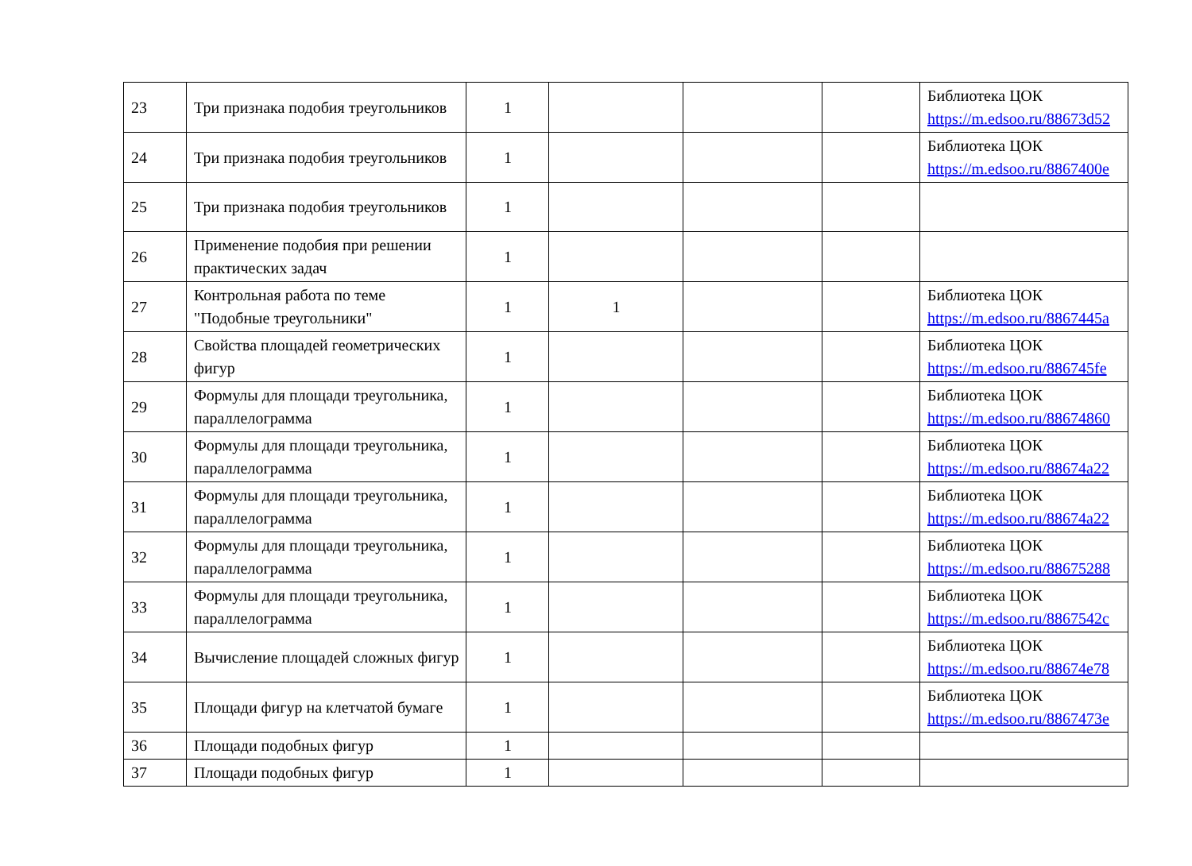| 23 | Три признака подобия треугольников | 1 | | | | Библиотека ЦОК https://m.edsoo.ru/88673d52 |
| 24 | Три признака подобия треугольников | 1 | | | | Библиотека ЦОК https://m.edsoo.ru/8867400e |
| 25 | Три признака подобия треугольников | 1 | | | | |
| 26 | Применение подобия при решении практических задач | 1 | | | | |
| 27 | Контрольная работа по теме "Подобные треугольники" | 1 | 1 | | | Библиотека ЦОК https://m.edsoo.ru/8867445a |
| 28 | Свойства площадей геометрических фигур | 1 | | | | Библиотека ЦОК https://m.edsoo.ru/886745fe |
| 29 | Формулы для площади треугольника, параллелограмма | 1 | | | | Библиотека ЦОК https://m.edsoo.ru/88674860 |
| 30 | Формулы для площади треугольника, параллелограмма | 1 | | | | Библиотека ЦОК https://m.edsoo.ru/88674a22 |
| 31 | Формулы для площади треугольника, параллелограмма | 1 | | | | Библиотека ЦОК https://m.edsoo.ru/88674a22 |
| 32 | Формулы для площади треугольника, параллелограмма | 1 | | | | Библиотека ЦОК https://m.edsoo.ru/88675288 |
| 33 | Формулы для площади треугольника, параллелограмма | 1 | | | | Библиотека ЦОК https://m.edsoo.ru/8867542c |
| 34 | Вычисление площадей сложных фигур | 1 | | | | Библиотека ЦОК https://m.edsoo.ru/88674e78 |
| 35 | Площади фигур на клетчатой бумаге | 1 | | | | Библиотека ЦОК https://m.edsoo.ru/8867473e |
| 36 | Площади подобных фигур | 1 | | | | |
| 37 | Площади подобных фигур | 1 | | | | |